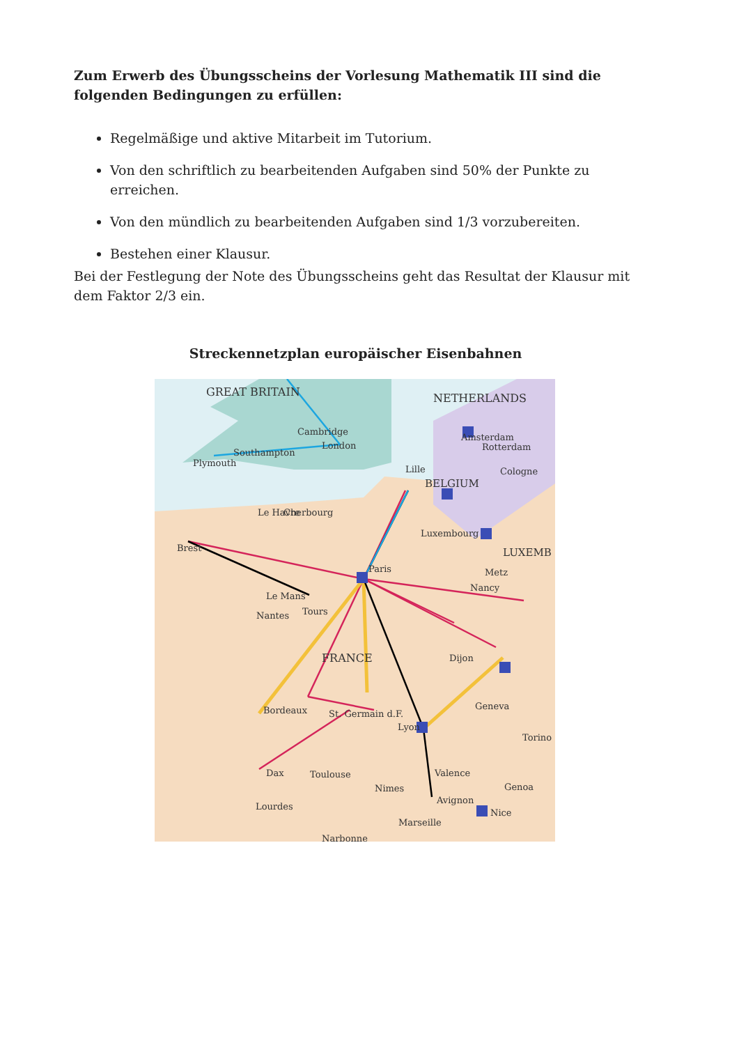Zum Erwerb des Übungsscheins der Vorlesung Mathematik III sind die folgenden Bedingungen zu erfüllen:
Regelmäßige und aktive Mitarbeit im Tutorium.
Von den schriftlich zu bearbeitenden Aufgaben sind 50% der Punkte zu erreichen.
Von den mündlich zu bearbeitenden Aufgaben sind 1/3 vorzubereiten.
Bestehen einer Klausur.
Bei der Festlegung der Note des Übungsscheins geht das Resultat der Klausur mit dem Faktor 2/3 ein.
Streckennetzplan europäischer Eisenbahnen
GREAT BRITAIN
NETHERLANDS
FRANCE
BELGIUM
LUXEMB
Cambridge
London
Plymouth
Southampton
Paris
Brest
Le Mans
Nantes
Tours
Bordeaux
Toulouse
St. Germain d.F.
Lyon
Valence
Avignon
Nimes
Marseille
Nice
Dijon
Geneva
Nancy
Metz
Luxembourg
Le Havre
Cherbourg
Lille
Dax
Lourdes
Rotterdam
Amsterdam
Cologne
Genoa
Torino
Narbonne